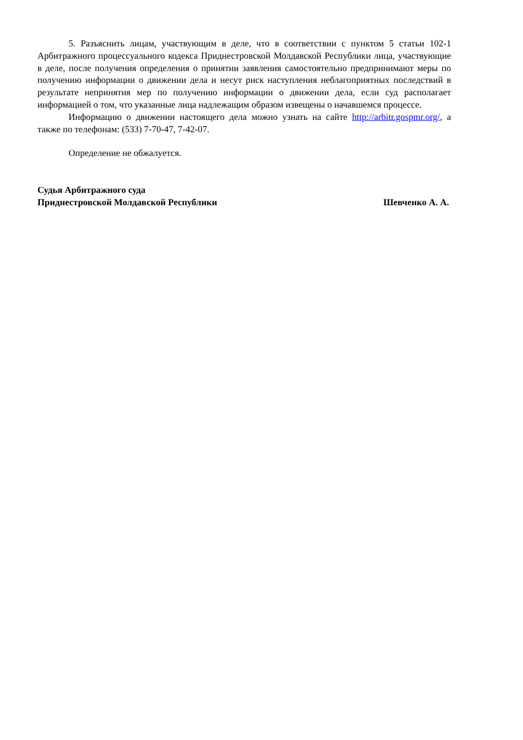5. Разъяснить лицам, участвующим в деле, что в соответствии с пунктом 5 статьи 102-1 Арбитражного процессуального кодекса Приднестровской Молдавской Республики лица, участвующие в деле, после получения определения о принятии заявления самостоятельно предпринимают меры по получению информации о движении дела и несут риск наступления неблагоприятных последствий в результате непринятия мер по получению информации о движении дела, если суд располагает информацией о том, что указанные лица надлежащим образом извещены о начавшемся процессе.
Информацию о движении настоящего дела можно узнать на сайте http://arbitr.gospmr.org/, а также по телефонам: (533) 7-70-47, 7-42-07.
Определение не обжалуется.
Судья Арбитражного суда
Приднестровской Молдавской Республики
Шевченко А. А.